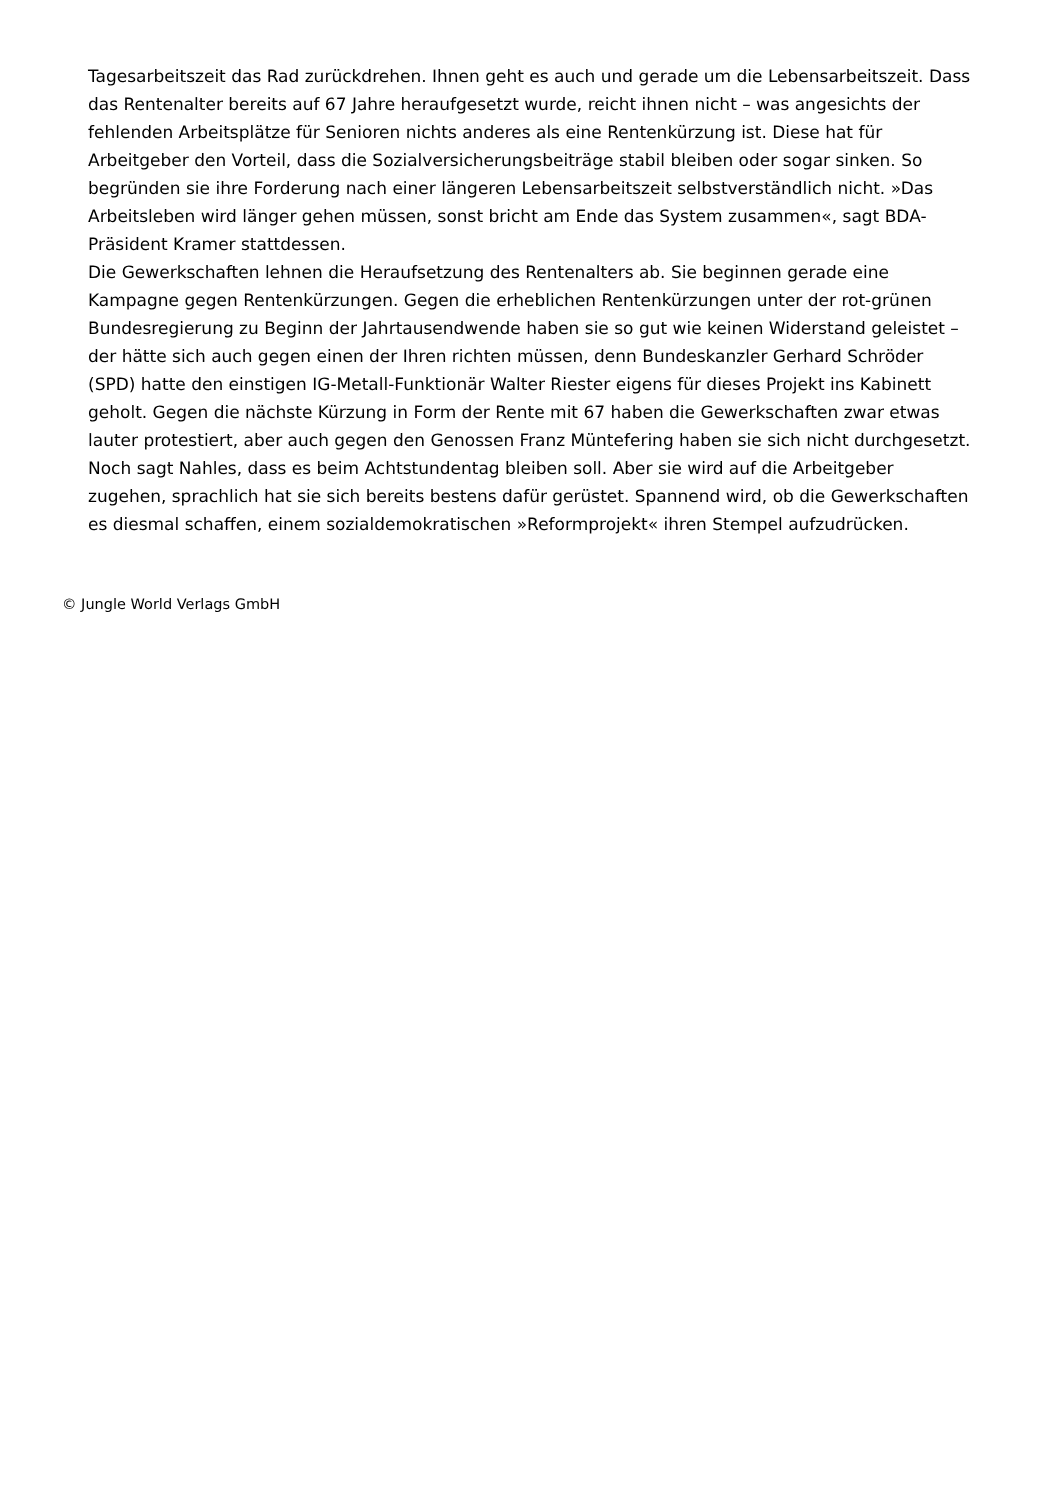Tagesarbeitszeit das Rad zurückdrehen. Ihnen geht es auch und gerade um die Lebensarbeitszeit. Dass das Rentenalter bereits auf 67 Jahre heraufgesetzt wurde, reicht ihnen nicht – was angesichts der fehlenden Arbeitsplätze für Senioren nichts anderes als eine Rentenkürzung ist. Diese hat für Arbeitgeber den Vorteil, dass die Sozialversicherungsbeiträge stabil bleiben oder sogar sinken. So begründen sie ihre Forderung nach einer längeren Lebensarbeitszeit selbstverständlich nicht. »Das Arbeitsleben wird länger gehen müssen, sonst bricht am Ende das System zusammen«, sagt BDA-Präsident Kramer stattdessen.
Die Gewerkschaften lehnen die Heraufsetzung des Rentenalters ab. Sie beginnen gerade eine Kampagne gegen Rentenkürzungen. Gegen die erheblichen Rentenkürzungen unter der rot-grünen Bundesregierung zu Beginn der Jahrtausendwende haben sie so gut wie keinen Widerstand geleistet – der hätte sich auch gegen einen der Ihren richten müssen, denn Bundeskanzler Gerhard Schröder (SPD) hatte den einstigen IG-Metall-Funktionär Walter Riester eigens für dieses Projekt ins Kabinett geholt. Gegen die nächste Kürzung in Form der Rente mit 67 haben die Gewerkschaften zwar etwas lauter protestiert, aber auch gegen den Genossen Franz Müntefering haben sie sich nicht durchgesetzt. Noch sagt Nahles, dass es beim Achtstundentag bleiben soll. Aber sie wird auf die Arbeitgeber zugehen, sprachlich hat sie sich bereits bestens dafür gerüstet. Spannend wird, ob die Gewerkschaften es diesmal schaffen, einem sozialdemokratischen »Reformprojekt« ihren Stempel aufzudrücken.
© Jungle World Verlags GmbH